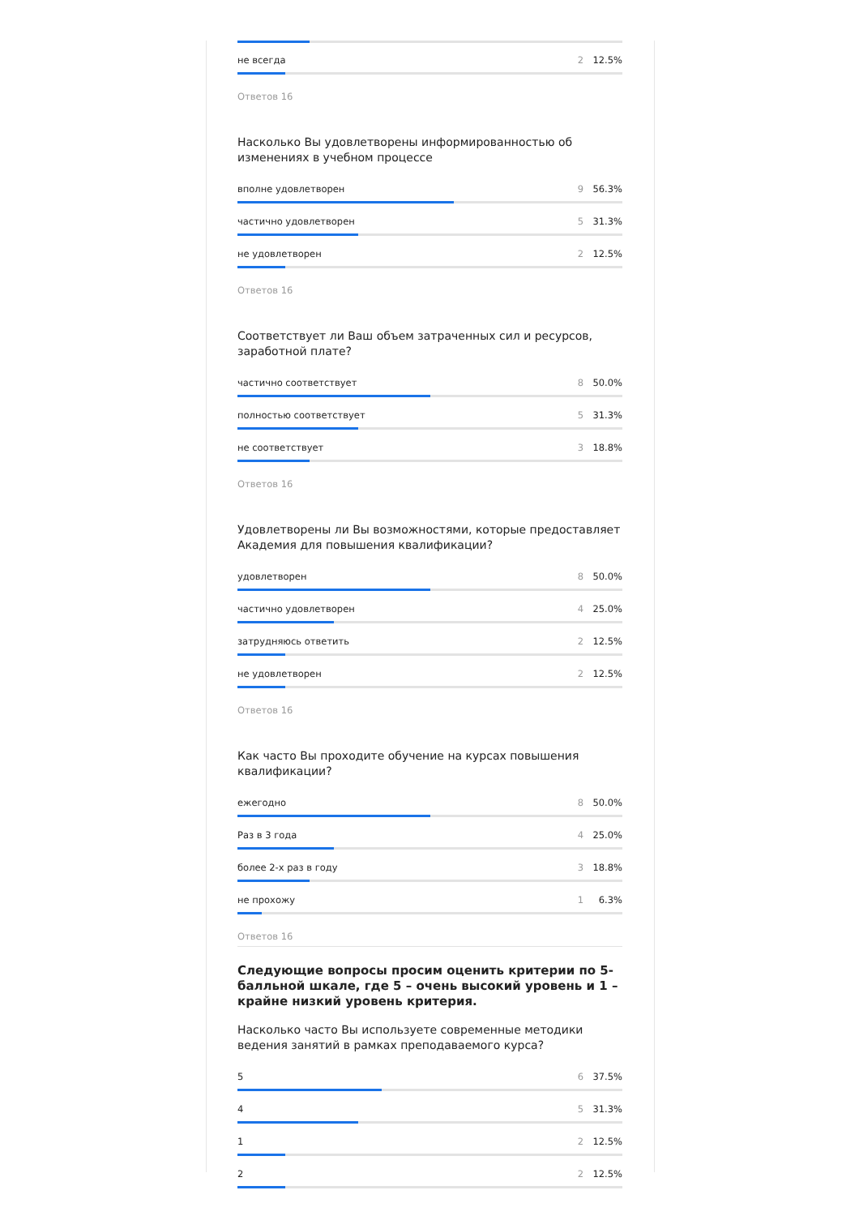не всегда 2 12.5%
Ответов 16
Насколько Вы удовлетворены информированностью об изменениях в учебном процессе
вполне удовлетворен 9 56.3%
частично удовлетворен 5 31.3%
не удовлетворен 2 12.5%
Ответов 16
Соответствует ли Ваш объем затраченных сил и ресурсов, заработной плате?
частично соответствует 8 50.0%
полностью соответствует 5 31.3%
не соответствует 3 18.8%
Ответов 16
Удовлетворены ли Вы возможностями, которые предоставляет Академия для повышения квалификации?
удовлетворен 8 50.0%
частично удовлетворен 4 25.0%
затрудняюсь ответить 2 12.5%
не удовлетворен 2 12.5%
Ответов 16
Как часто Вы проходите обучение на курсах повышения квалификации?
ежегодно 8 50.0%
Раз в 3 года 4 25.0%
более 2-х раз в году 3 18.8%
не прохожу 1 6.3%
Ответов 16
Следующие вопросы просим оценить критерии по 5-балльной шкале, где 5 – очень высокий уровень и 1 – крайне низкий уровень критерия.
Насколько часто Вы используете современные методики ведения занятий в рамках преподаваемого курса?
5 6 37.5%
4 5 31.3%
1 2 12.5%
2 2 12.5%